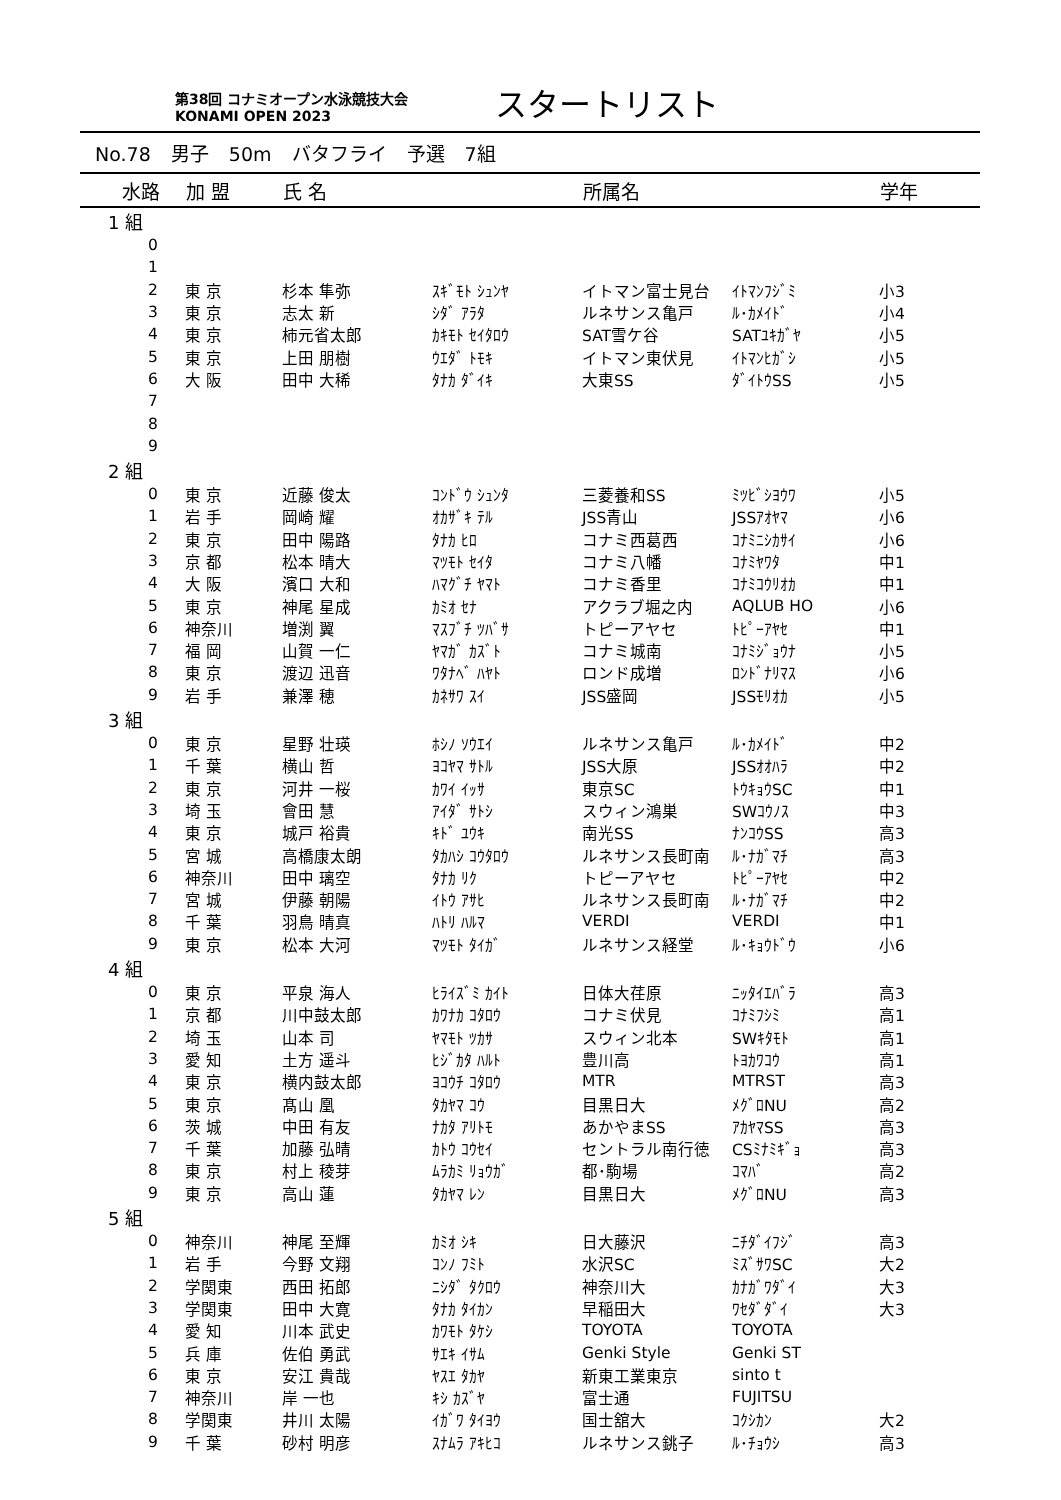第38回 コナミオープン水泳競技大会
KONAMI OPEN 2023
スタートリスト
No.78 男子 50m バタフライ 予選 7組
| 水路 | 加 盟 | 氏 名 | | 所属名 | | 学年 |
| --- | --- | --- | --- | --- | --- | --- |
| 1 組 | | | | | | |
| 0 | | | | | | |
| 1 | | | | | | |
| 2 | 東 京 | 杉本 隼弥 | ｽｷﾞﾓﾄ ｼｭﾝﾔ | イトマン富士見台 | ｲﾄﾏﾝﾌｼﾞﾐ | 小3 |
| 3 | 東 京 | 志太 新 | ｼﾀﾞ ｱﾗﾀ | ルネサンス亀戸 | ﾙ･ｶﾒｲﾄﾞ | 小4 |
| 4 | 東 京 | 柿元省太郎 | ｶｷﾓﾄ ｾｲﾀﾛｳ | SAT雪ケ谷 | SATﾕｷｶﾞﾔ | 小5 |
| 5 | 東 京 | 上田 朋樹 | ｳｴﾀﾞ ﾄﾓｷ | イトマン東伏見 | ｲﾄﾏﾝﾋｶﾞｼ | 小5 |
| 6 | 大 阪 | 田中 大稀 | ﾀﾅｶ ﾀﾞｲｷ | 大東SS | ﾀﾞｲﾄｳSS | 小5 |
| 7 | | | | | | |
| 8 | | | | | | |
| 9 | | | | | | |
| 2 組 | | | | | | |
| 0 | 東 京 | 近藤 俊太 | ｺﾝﾄﾞｳ ｼｭﾝﾀ | 三菱養和SS | ﾐﾂﾋﾞｼﾖｳﾜ | 小5 |
| 1 | 岩 手 | 岡崎 耀 | ｵｶｻﾞｷ ﾃﾙ | JSS青山 | JSSｱｵﾔﾏ | 小6 |
| 2 | 東 京 | 田中 陽路 | ﾀﾅｶ ﾋﾛ | コナミ西葛西 | ｺﾅﾐﾆｼｶｻｲ | 小6 |
| 3 | 京 都 | 松本 晴大 | ﾏﾂﾓﾄ ｾｲﾀ | コナミ八幡 | ｺﾅﾐﾔﾜﾀ | 中1 |
| 4 | 大 阪 | 濱口 大和 | ﾊﾏｸﾞﾁ ﾔﾏﾄ | コナミ香里 | ｺﾅﾐｺｳﾘｵｶ | 中1 |
| 5 | 東 京 | 神尾 星成 | ｶﾐｵ ｾﾅ | アクラブ堀之内 | AQLUB HO | 小6 |
| 6 | 神奈川 | 増渕 翼 | ﾏｽﾌﾞﾁ ﾂﾊﾞｻ | トピーアヤセ | ﾄﾋﾟｰｱﾔｾ | 中1 |
| 7 | 福 岡 | 山賀 一仁 | ﾔﾏｶﾞ ｶｽﾞﾄ | コナミ城南 | ｺﾅﾐｼﾞｮｳﾅ | 小5 |
| 8 | 東 京 | 渡辺 迅音 | ﾜﾀﾅﾍﾞ ﾊﾔﾄ | ロンド成増 | ﾛﾝﾄﾞﾅﾘﾏｽ | 小6 |
| 9 | 岩 手 | 兼澤 穂 | ｶﾈｻﾜ ｽｲ | JSS盛岡 | JSSﾓﾘｵｶ | 小5 |
| 3 組 | | | | | | |
| 0 | 東 京 | 星野 壮瑛 | ﾎｼﾉ ｿｳｴｲ | ルネサンス亀戸 | ﾙ･ｶﾒｲﾄﾞ | 中2 |
| 1 | 千 葉 | 横山 哲 | ﾖｺﾔﾏ ｻﾄﾙ | JSS大原 | JSSｵｵﾊﾗ | 中2 |
| 2 | 東 京 | 河井 一桜 | ｶﾜｲ ｲｯｻ | 東京SC | ﾄｳｷｮｳSC | 中1 |
| 3 | 埼 玉 | 會田 慧 | ｱｲﾀﾞ ｻﾄｼ | スウィン鴻巣 | SWｺｳﾉｽ | 中3 |
| 4 | 東 京 | 城戸 裕貴 | ｷﾄﾞ ﾕｳｷ | 南光SS | ﾅﾝｺｳSS | 高3 |
| 5 | 宮 城 | 高橋康太朗 | ﾀｶﾊｼ ｺｳﾀﾛｳ | ルネサンス長町南 | ﾙ･ﾅｶﾞﾏﾁ | 高3 |
| 6 | 神奈川 | 田中 璃空 | ﾀﾅｶ ﾘｸ | トピーアヤセ | ﾄﾋﾟｰｱﾔｾ | 中2 |
| 7 | 宮 城 | 伊藤 朝陽 | ｲﾄｳ ｱｻﾋ | ルネサンス長町南 | ﾙ･ﾅｶﾞﾏﾁ | 中2 |
| 8 | 千 葉 | 羽鳥 晴真 | ﾊﾄﾘ ﾊﾙﾏ | VERDI | VERDI | 中1 |
| 9 | 東 京 | 松本 大河 | ﾏﾂﾓﾄ ﾀｲｶﾞ | ルネサンス経堂 | ﾙ･ｷｮｳﾄﾞｳ | 小6 |
| 4 組 | | | | | | |
| 0 | 東 京 | 平泉 海人 | ﾋﾗｲｽﾞﾐ ｶｲﾄ | 日体大荏原 | ﾆｯﾀｲｴﾊﾞﾗ | 高3 |
| 1 | 京 都 | 川中鼓太郎 | ｶﾜﾅｶ ｺﾀﾛｳ | コナミ伏見 | ｺﾅﾐﾌｼﾐ | 高1 |
| 2 | 埼 玉 | 山本 司 | ﾔﾏﾓﾄ ﾂｶｻ | スウィン北本 | SWｷﾀﾓﾄ | 高1 |
| 3 | 愛 知 | 土方 遥斗 | ﾋｼﾞｶﾀ ﾊﾙﾄ | 豊川高 | ﾄﾖｶﾜｺｳ | 高1 |
| 4 | 東 京 | 横内鼓太郎 | ﾖｺｳﾁ ｺﾀﾛｳ | MTR | MTRST | 高3 |
| 5 | 東 京 | 髙山 凰 | ﾀｶﾔﾏ ｺｳ | 目黒日大 | ﾒｸﾞﾛNU | 高2 |
| 6 | 茨 城 | 中田 有友 | ﾅｶﾀ ｱﾘﾄﾓ | あかやまSS | ｱｶﾔﾏSS | 高3 |
| 7 | 千 葉 | 加藤 弘晴 | ｶﾄｳ ｺｳｾｲ | セントラル南行徳 | CSﾐﾅﾐｷﾞｮ | 高3 |
| 8 | 東 京 | 村上 稜芽 | ﾑﾗｶﾐ ﾘｮｳｶﾞ | 都･駒場 | ｺﾏﾊﾞ | 高2 |
| 9 | 東 京 | 高山 蓮 | ﾀｶﾔﾏ ﾚﾝ | 目黒日大 | ﾒｸﾞﾛNU | 高3 |
| 5 組 | | | | | | |
| 0 | 神奈川 | 神尾 至輝 | ｶﾐｵ ｼｷ | 日大藤沢 | ﾆﾁﾀﾞｲﾌｼﾞ | 高3 |
| 1 | 岩 手 | 今野 文翔 | ｺﾝﾉ ﾌﾐﾄ | 水沢SC | ﾐｽﾞｻﾜSC | 大2 |
| 2 | 学関東 | 西田 拓郎 | ﾆｼﾀﾞ ﾀｸﾛｳ | 神奈川大 | ｶﾅｶﾞﾜﾀﾞｲ | 大3 |
| 3 | 学関東 | 田中 大寛 | ﾀﾅｶ ﾀｲｶﾝ | 早稲田大 | ﾜｾﾀﾞﾀﾞｲ | 大3 |
| 4 | 愛 知 | 川本 武史 | ｶﾜﾓﾄ ﾀｹｼ | TOYOTA | TOYOTA | |
| 5 | 兵 庫 | 佐伯 勇武 | ｻｴｷ ｲｻﾑ | Genki Style | Genki ST | |
| 6 | 東 京 | 安江 貴哉 | ﾔｽｴ ﾀｶﾔ | 新東工業東京 | sinto t | |
| 7 | 神奈川 | 岸 一也 | ｷｼ ｶｽﾞﾔ | 富士通 | FUJITSU | |
| 8 | 学関東 | 井川 太陽 | ｲｶﾞﾜ ﾀｲﾖｳ | 国士舘大 | ｺｸｼｶﾝ | 大2 |
| 9 | 千 葉 | 砂村 明彦 | ｽﾅﾑﾗ ｱｷﾋｺ | ルネサンス銚子 | ﾙ･ﾁｮｳｼ | 高3 |